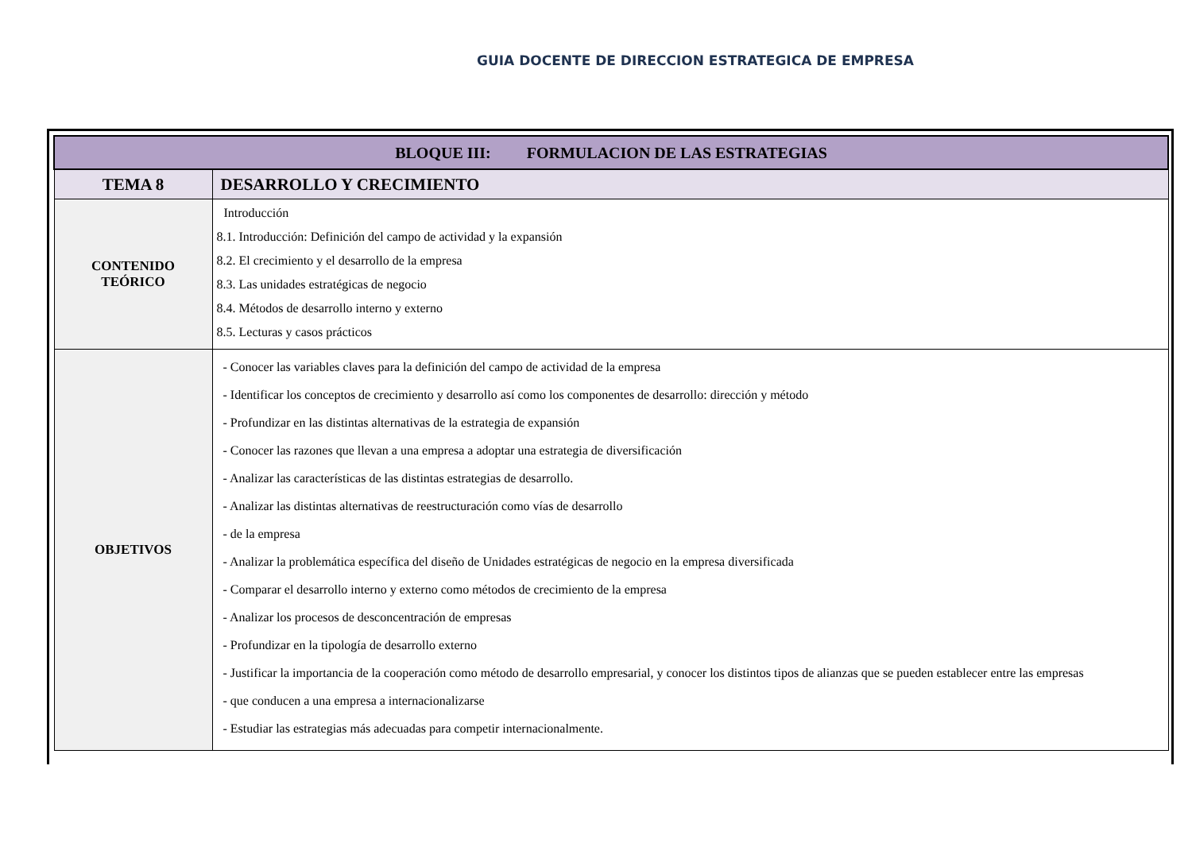GUIA DOCENTE DE DIRECCION ESTRATEGICA DE EMPRESA
| BLOQUE III: FORMULACION DE LAS ESTRATEGIAS | |
| --- | --- |
| TEMA 8 | DESARROLLO Y CRECIMIENTO |
| CONTENIDO TEÓRICO | Introducción 8.1. Introducción: Definición del campo de actividad y la expansión 8.2. El crecimiento y el desarrollo de la empresa 8.3. Las unidades estratégicas de negocio 8.4. Métodos de desarrollo interno y externo 8.5. Lecturas y casos prácticos |
| OBJETIVOS | - Conocer las variables claves para la definición del campo de actividad de la empresa - Identificar los conceptos de crecimiento y desarrollo así como los componentes de desarrollo: dirección y método - Profundizar en las distintas alternativas de la estrategia de expansión - Conocer las razones que llevan a una empresa a adoptar una estrategia de diversificación - Analizar las características de las distintas estrategias de desarrollo. - Analizar las distintas alternativas de reestructuración como vías de desarrollo - de la empresa - Analizar la problemática específica del diseño de Unidades estratégicas de negocio en la empresa diversificada - Comparar el desarrollo interno y externo como métodos de crecimiento de la empresa - Analizar los procesos de desconcentración de empresas - Profundizar en la tipología de desarrollo externo - Justificar la importancia de la cooperación como método de desarrollo empresarial, y conocer los distintos tipos de alianzas que se pueden establecer entre las empresas - que conducen a una empresa a internacionalizarse - Estudiar las estrategias más adecuadas para competir internacionalmente. |